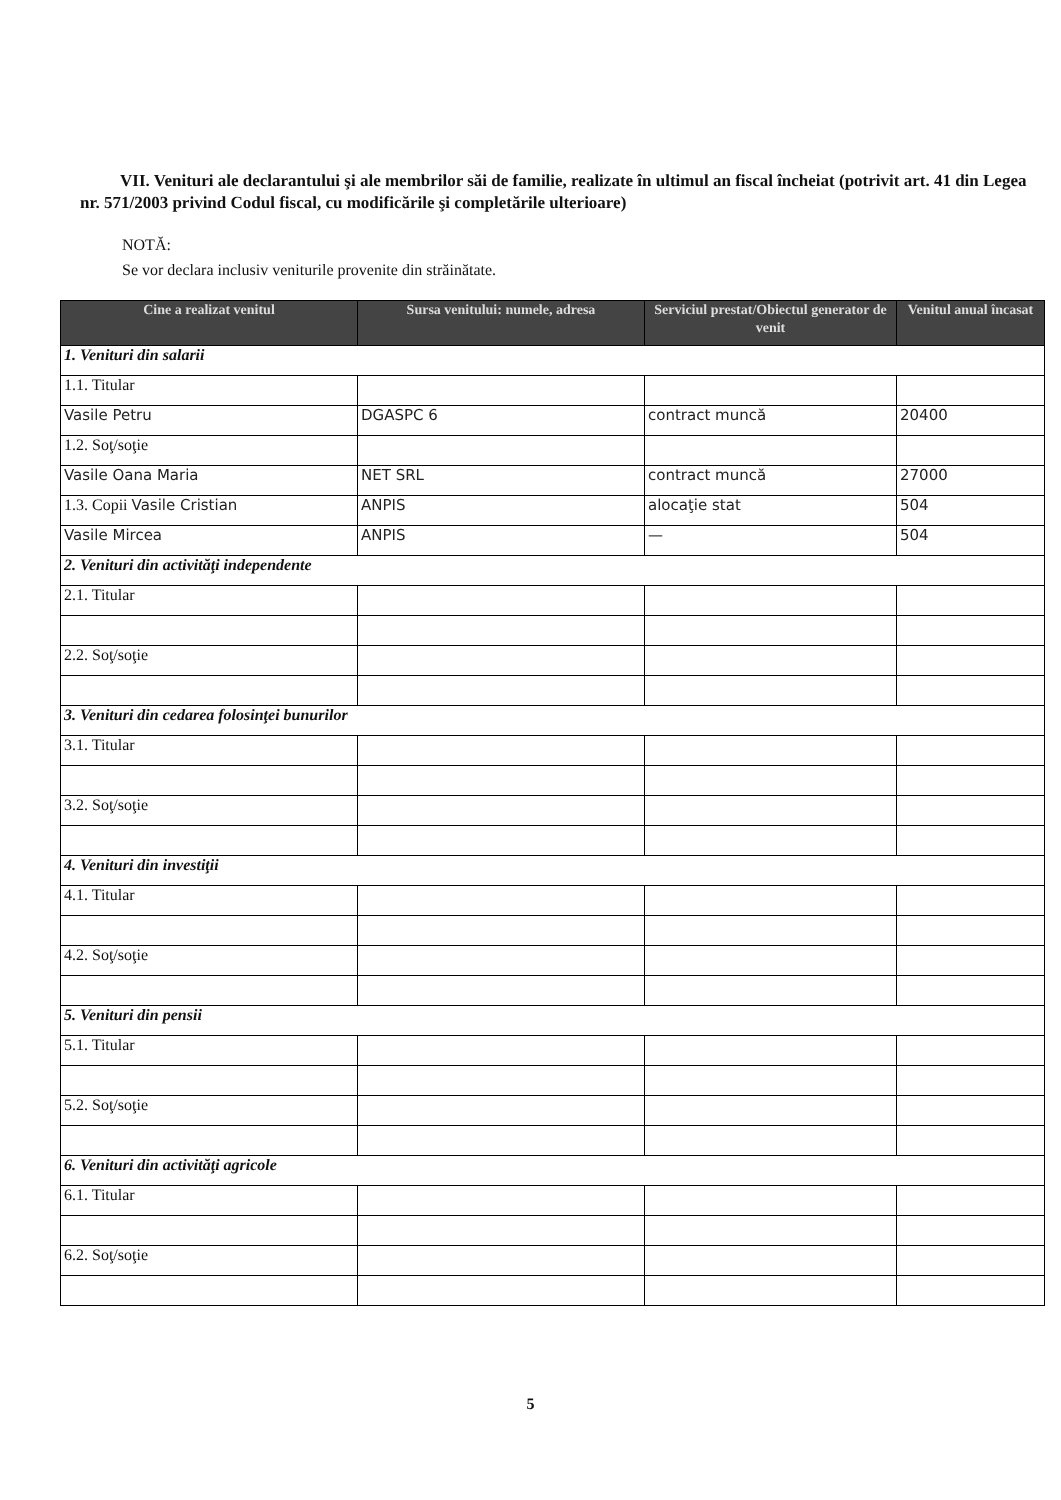VII. Venituri ale declarantului şi ale membrilor săi de familie, realizate în ultimul an fiscal încheiat (potrivit art. 41 din Legea nr. 571/2003 privind Codul fiscal, cu modificările şi completările ulterioare)
NOTĂ:
Se vor declara inclusiv veniturile provenite din străinătate.
| Cine a realizat venitul | Sursa venitului: numele, adresa | Serviciul prestat/Obiectul generator de venit | Venitul anual încasat |
| --- | --- | --- | --- |
| 1. Venituri din salarii | | | |
| 1.1. Titular | | | |
| Vasile Petru | DGASPC 6 | contract muncă | 20400 |
| 1.2. Soţ/soţie | | | |
| Vasile Oana Maria | NET SRL | contract muncă | 27000 |
| 1.3. Copii Vasile Cristian | ANPIS | alocaţie stat | 504 |
| Vasile Mircea | ANPIS | — | 504 |
| 2. Venituri din activităţi independente | | | |
| 2.1. Titular | | | |
| 2.2. Soţ/soţie | | | |
| 3. Venituri din cedarea folosinţei bunurilor | | | |
| 3.1. Titular | | | |
| 3.2. Soţ/soţie | | | |
| 4. Venituri din investiţii | | | |
| 4.1. Titular | | | |
| 4.2. Soţ/soţie | | | |
| 5. Venituri din pensii | | | |
| 5.1. Titular | | | |
| 5.2. Soţ/soţie | | | |
| 6. Venituri din activităţi agricole | | | |
| 6.1. Titular | | | |
| 6.2. Soţ/soţie | | | |
5